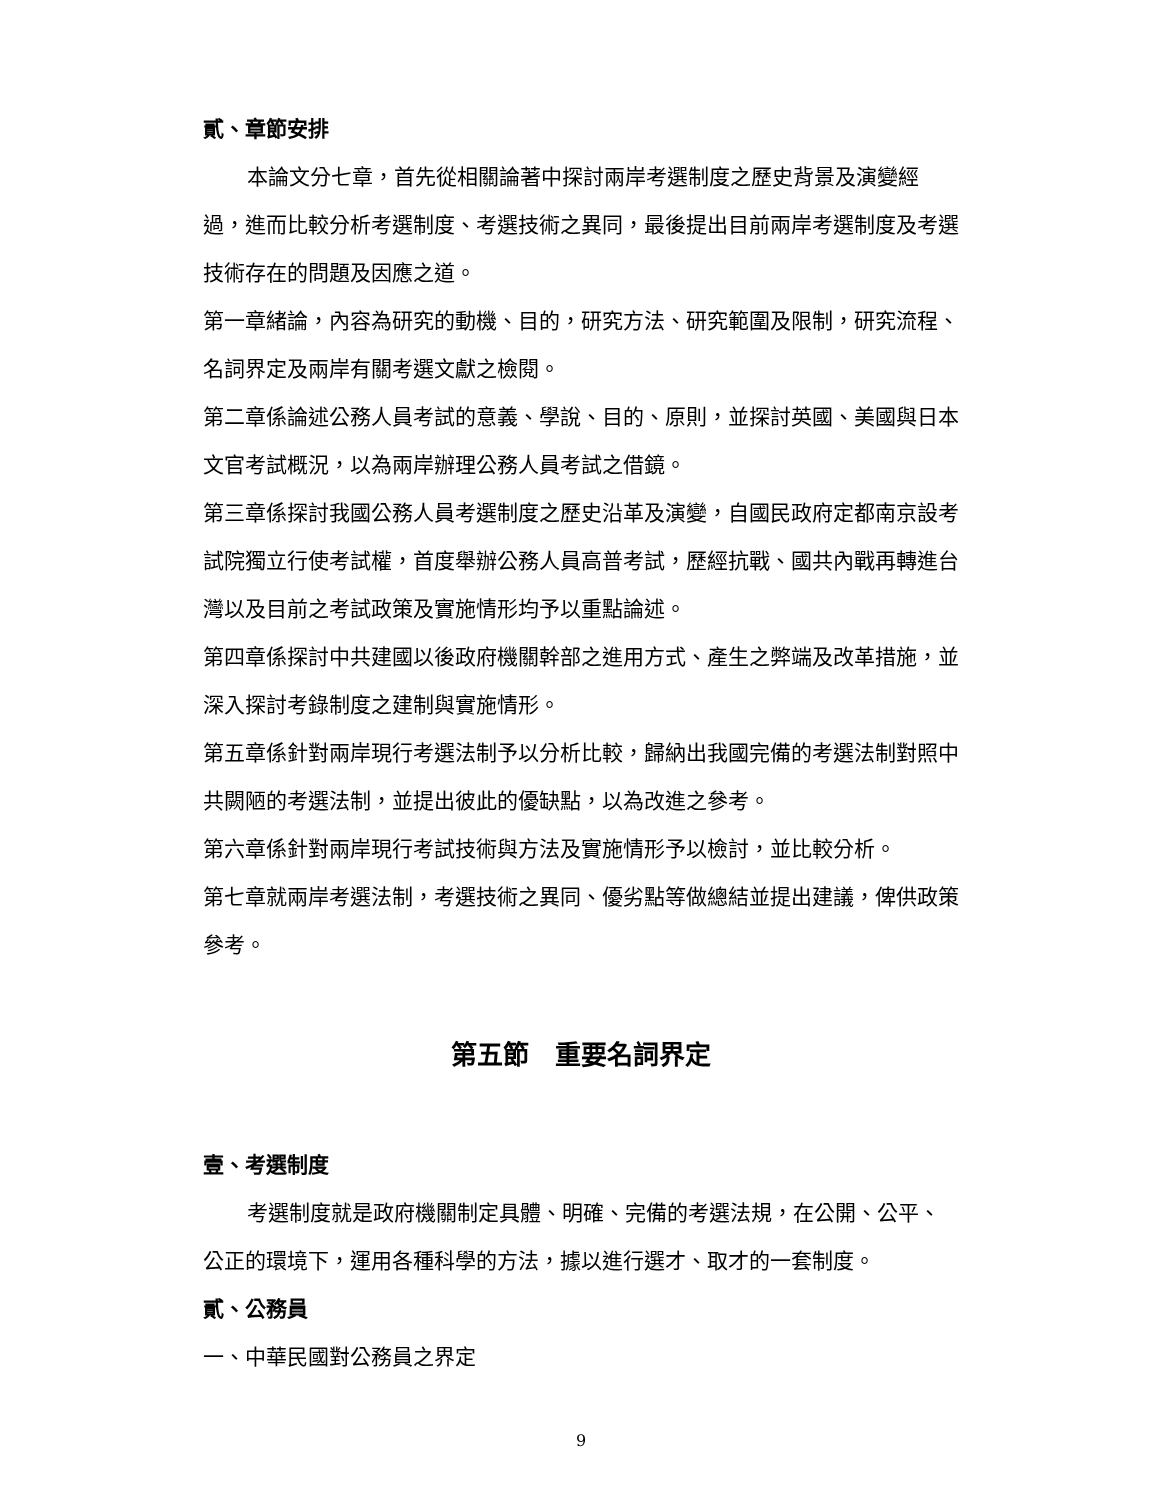貳、章節安排
本論文分七章，首先從相關論著中探討兩岸考選制度之歷史背景及演變經過，進而比較分析考選制度、考選技術之異同，最後提出目前兩岸考選制度及考選技術存在的問題及因應之道。
第一章緒論，內容為研究的動機、目的，研究方法、研究範圍及限制，研究流程、名詞界定及兩岸有關考選文獻之檢閱。
第二章係論述公務人員考試的意義、學說、目的、原則，並探討英國、美國與日本文官考試概況，以為兩岸辦理公務人員考試之借鏡。
第三章係探討我國公務人員考選制度之歷史沿革及演變，自國民政府定都南京設考試院獨立行使考試權，首度舉辦公務人員高普考試，歷經抗戰、國共內戰再轉進台灣以及目前之考試政策及實施情形均予以重點論述。
第四章係探討中共建國以後政府機關幹部之進用方式、產生之弊端及改革措施，並深入探討考錄制度之建制與實施情形。
第五章係針對兩岸現行考選法制予以分析比較，歸納出我國完備的考選法制對照中共闕陋的考選法制，並提出彼此的優缺點，以為改進之參考。
第六章係針對兩岸現行考試技術與方法及實施情形予以檢討，並比較分析。
第七章就兩岸考選法制，考選技術之異同、優劣點等做總結並提出建議，俾供政策參考。
第五節　重要名詞界定
壹、考選制度
考選制度就是政府機關制定具體、明確、完備的考選法規，在公開、公平、公正的環境下，運用各種科學的方法，據以進行選才、取才的一套制度。
貳、公務員
一、中華民國對公務員之界定
9